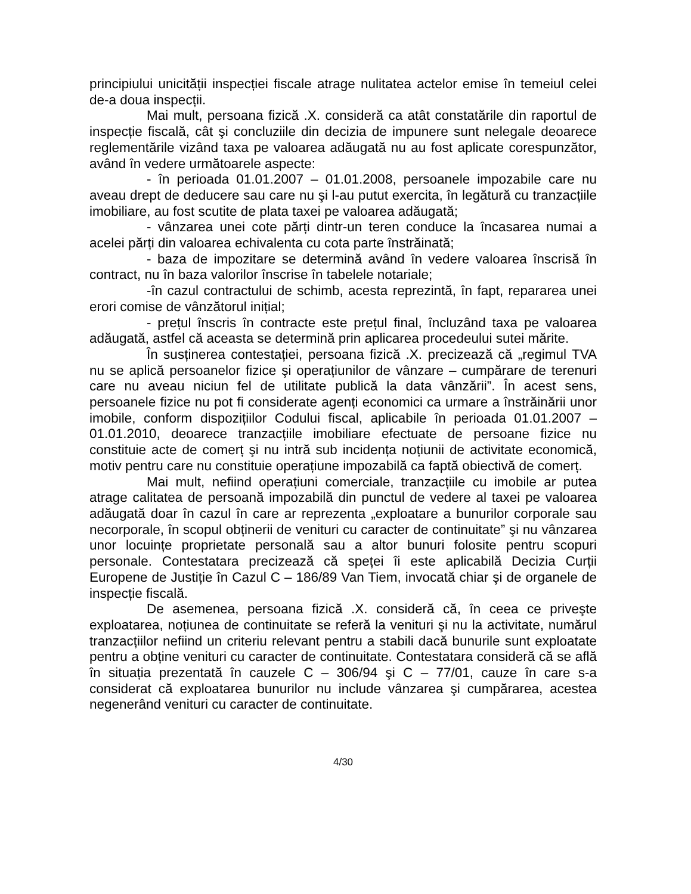principiului unicității inspecției fiscale atrage nulitatea actelor emise în temeiul celei de-a doua inspecții.
Mai mult, persoana fizică .X. consideră ca atât constatările din raportul de inspecție fiscală, cât şi concluziile din decizia de impunere sunt nelegale deoarece reglementările vizând taxa pe valoarea adăugată nu au fost aplicate corespunzător, având în vedere următoarele aspecte:
- în perioada 01.01.2007 – 01.01.2008, persoanele impozabile care nu aveau drept de deducere sau care nu şi l-au putut exercita, în legătură cu tranzacțiile imobiliare, au fost scutite de plata taxei pe valoarea adăugată;
- vânzarea unei cote părți dintr-un teren conduce la încasarea numai a acelei părți din valoarea echivalenta cu cota parte înstrăinată;
- baza de impozitare se determină având în vedere valoarea înscrisă în contract, nu în baza valorilor înscrise în tabelele notariale;
-în cazul contractului de schimb, acesta reprezintă, în fapt, repararea unei erori comise de vânzătorul inițial;
- prețul înscris în contracte este prețul final, încluzând taxa pe valoarea adăugată, astfel că aceasta se determină prin aplicarea procedeului sutei mărite.
În susținerea contestației, persoana fizică .X. precizează că „regimul TVA nu se aplică persoanelor fizice şi operațiunilor de vânzare – cumpărare de terenuri care nu aveau niciun fel de utilitate publică la data vânzării”. În acest sens, persoanele fizice nu pot fi considerate agenți economici ca urmare a înstrăinării unor imobile, conform dispozițiilor Codului fiscal, aplicabile în perioada 01.01.2007 – 01.01.2010, deoarece tranzacțiile imobiliare efectuate de persoane fizice nu constituie acte de comerț şi nu intră sub incidența noțiunii de activitate economică, motiv pentru care nu constituie operațiune impozabilă ca faptă obiectivă de comerț.
Mai mult, nefiind operațiuni comerciale, tranzacțiile cu imobile ar putea atrage calitatea de persoană impozabilă din punctul de vedere al taxei pe valoarea adăugată doar în cazul în care ar reprezenta „exploatare a bunurilor corporale sau necorporale, în scopul obținerii de venituri cu caracter de continuitate” şi nu vânzarea unor locuințe proprietate personală sau a altor bunuri folosite pentru scopuri personale. Contestatara precizează că speței îi este aplicabilă Decizia Curții Europene de Justiție în Cazul C – 186/89 Van Tiem, invocată chiar şi de organele de inspecție fiscală.
De asemenea, persoana fizică .X. consideră că, în ceea ce priveşte exploatarea, noțiunea de continuitate se referă la venituri şi nu la activitate, numărul tranzacțiilor nefiind un criteriu relevant pentru a stabili dacă bunurile sunt exploatate pentru a obține venituri cu caracter de continuitate. Contestatara consideră că se află în situația prezentată în cauzele C – 306/94 şi C – 77/01, cauze în care s-a considerat că exploatarea bunurilor nu include vânzarea şi cumpărarea, acestea negenerând venituri cu caracter de continuitate.
4/30